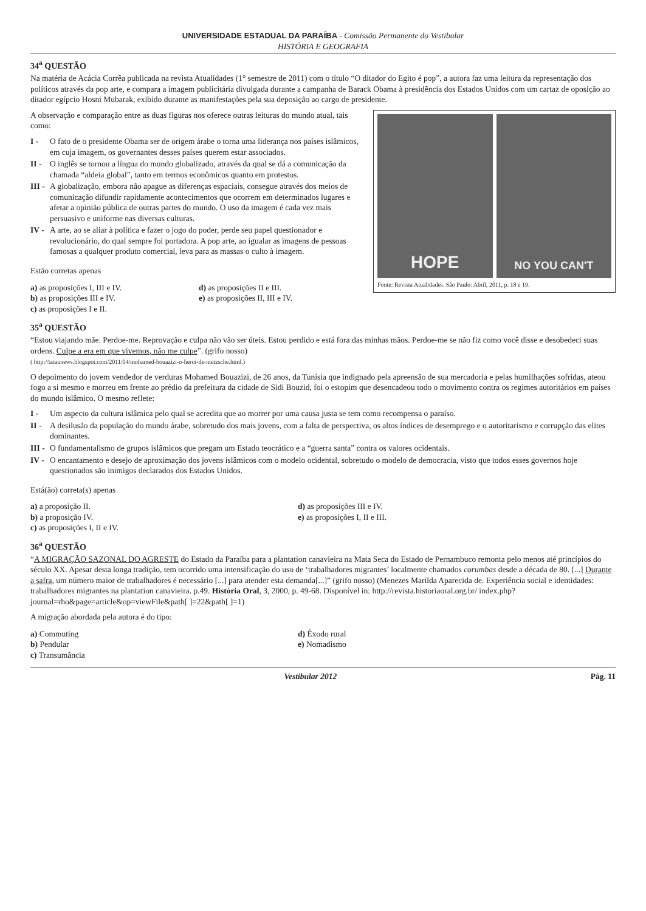UNIVERSIDADE ESTADUAL DA PARAÍBA - Comissão Permanente do Vestibular
HISTÓRIA E GEOGRAFIA
34<sup>a</sup> QUESTÃO
Na matéria de Acácia Corrêa publicada na revista Atualidades (1° semestre de 2011) com o título “O ditador do Egito é pop”, a autora faz uma leitura da representação dos políticos através da pop arte, e compara a imagem publicitária divulgada durante a campanha de Barack Obama à presidência dos Estados Unidos com um cartaz de oposição ao ditador egípcio Hosni Mubarak, exibido durante as manifestações pela sua deposição ao cargo de presidente.
HOPE
NO YOU CAN'T
Fonte: Revista Atualidades. São Paulo: Abril, 2011, p. 18 e 19.
A observação e comparação entre as duas figuras nos oferece outras leituras do mundo atual, tais como:
I - O fato de o presidente Obama ser de origem árabe o torna uma liderança nos países islâmicos, em cuja imagem, os governantes desses países querem estar associados.
II - O inglês se tornou a língua do mundo globalizado, através da qual se dá a comunicação da chamada “aldeia global”, tanto em termos econômicos quanto em protestos.
III - A globalização, embora não apague as diferenças espaciais, consegue através dos meios de comunicação difundir rapidamente acontecimentos que ocorrem em determinados lugares e afetar a opinião pública de outras partes do mundo. O uso da imagem é cada vez mais persuasivo e uniforme nas diversas culturas.
IV - A arte, ao se aliar à política e fazer o jogo do poder, perde seu papel questionador e revolucionário, do qual sempre foi portadora. A pop arte, ao igualar as imagens de pessoas famosas a qualquer produto comercial, leva para as massas o culto à imagem.
Estão corretas apenas
a) as proposições I, III e IV.
b) as proposições III e IV.
c) as proposições I e II.
d) as proposições II e III.
e) as proposições II, III e IV.
35<sup>a</sup> QUESTÃO
“Estou viajando mãe. Perdoe-me. Reprovação e culpa não vão ser úteis. Estou perdido e está fora das minhas mãos. Perdoe-me se não fiz como você disse e desobedeci suas ordens. Culpe a era em que vivemos, não me culpe”. (grifo nosso)
( http://tataunews.blogspot.com/2011/04/mohamed-bouazizi-o-heroi-de-nietzsche.html.)
O depoimento do jovem vendedor de verduras Mohamed Bouazizi, de 26 anos, da Tunísia que indignado pela apreensão de sua mercadoria e pelas humilhações sofridas, ateou fogo a si mesmo e morreu em frente ao prédio da prefeitura da cidade de Sidi Bouzid, foi o estopim que desencadeou todo o movimento contra os regimes autoritários em países do mundo islâmico. O mesmo reflete:
I - Um aspecto da cultura islâmica pelo qual se acredita que ao morrer por uma causa justa se tem como recompensa o paraíso.
II - A desilusão da população do mundo árabe, sobretudo dos mais jovens, com a falta de perspectiva, os altos índices de desemprego e o autoritarismo e corrupção das elites dominantes.
III - O fundamentalismo de grupos islâmicos que pregam um Estado teocrático e a “guerra santa” contra os valores ocidentais.
IV - O encantamento e desejo de aproximação dos jovens islâmicos com o modelo ocidental, sobretudo o modelo de democracia, visto que todos esses governos hoje questionados são inimigos declarados dos Estados Unidos.
Está(ão) correta(s) apenas
a) a proposição II.
b) a proposição IV.
c) as proposições I, II e IV.
d) as proposições III e IV.
e) as proposições I, II e III.
36<sup>a</sup> QUESTÃO
“A MIGRAÇÃO SAZONAL DO AGRESTE do Estado da Paraíba para a plantation canavieira na Mata Seca do Estado de Pernambuco remonta pelo menos até princípios do século XX. Apesar desta longa tradição, tem ocorrido uma intensificação do uso de ‘trabalhadores migrantes’ localmente chamados corumbas desde a década de 80. [...] Durante a safra, um número maior de trabalhadores é necessário [...] para atender esta demanda[...]” (grifo nosso) (Menezes Marilda Aparecida de. Experiência social e identidades: trabalhadores migrantes na plantation canavieira. p.49. História Oral, 3, 2000, p. 49-68. Disponível in: http://revista.historiaoral.org.br/ index.php?journal=rho&page=article&op=viewFile&path[ ]=22&path[ ]=1)
A migração abordada pela autora é do tipo:
a) Commuting
b) Pendular
c) Transumância
d) Êxodo rural
e) Nomadismo
Vestibular 2012 Pág. 11